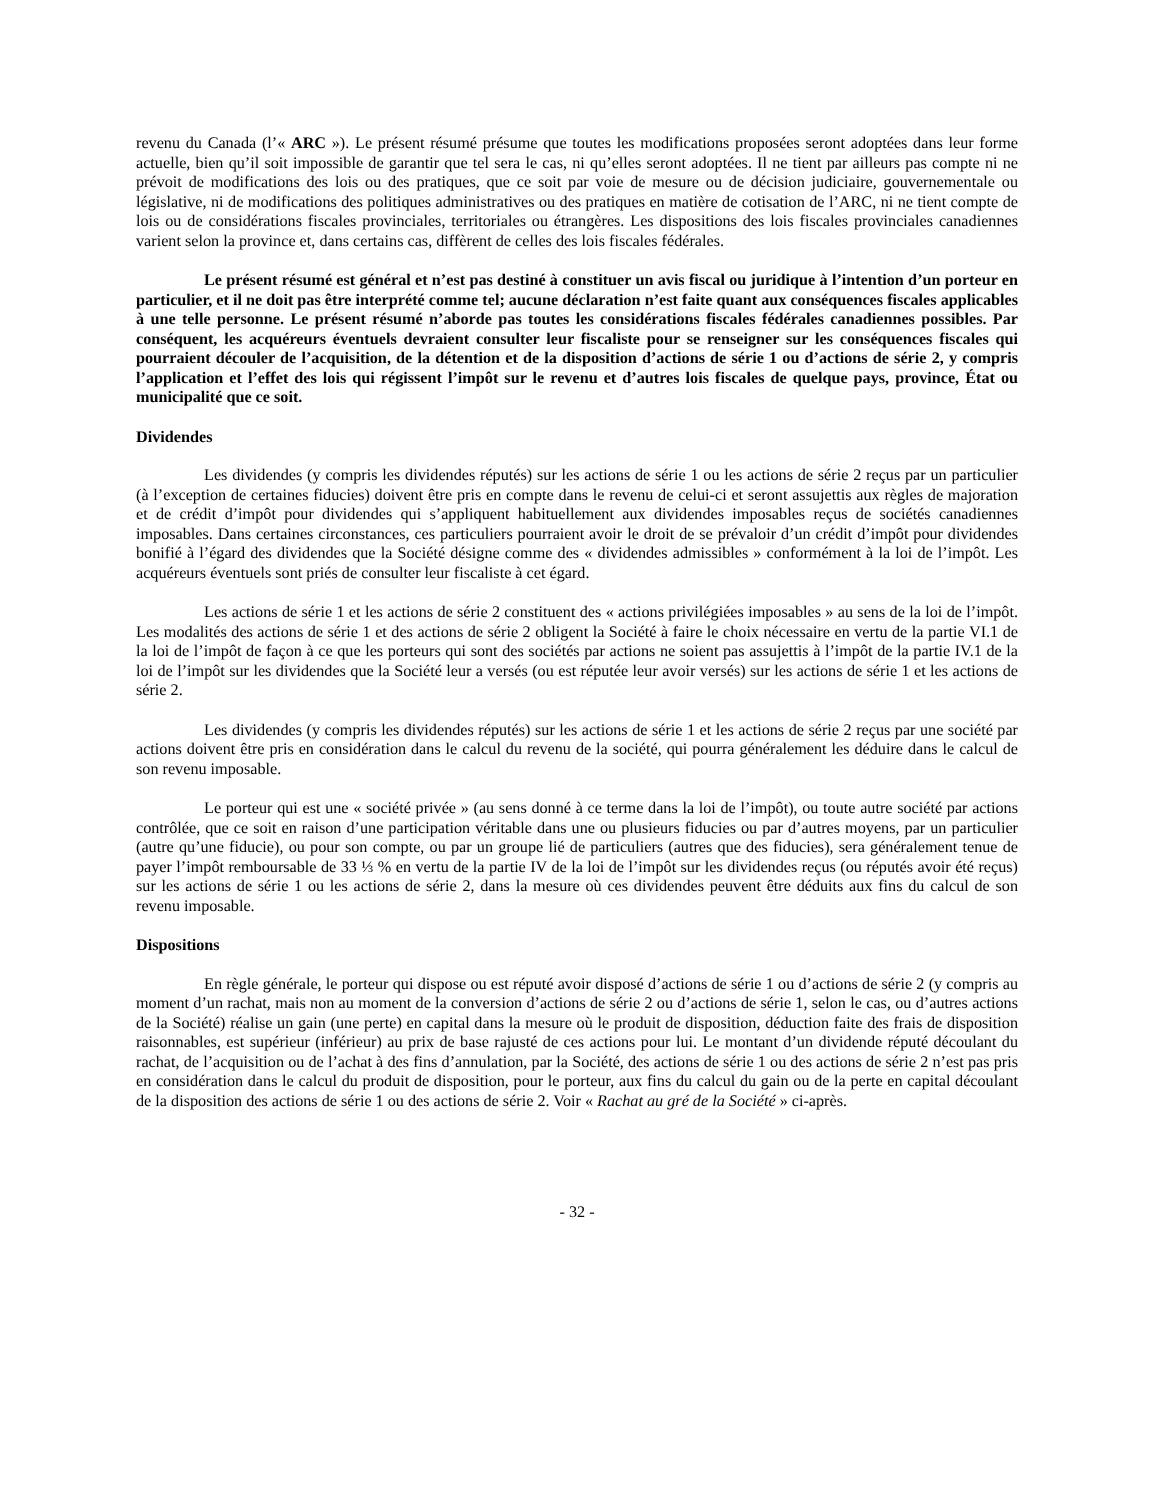revenu du Canada (l’« ARC »). Le présent résumé présume que toutes les modifications proposées seront adoptées dans leur forme actuelle, bien qu’il soit impossible de garantir que tel sera le cas, ni qu’elles seront adoptées. Il ne tient par ailleurs pas compte ni ne prévoit de modifications des lois ou des pratiques, que ce soit par voie de mesure ou de décision judiciaire, gouvernementale ou législative, ni de modifications des politiques administratives ou des pratiques en matière de cotisation de l’ARC, ni ne tient compte de lois ou de considérations fiscales provinciales, territoriales ou étrangères. Les dispositions des lois fiscales provinciales canadiennes varient selon la province et, dans certains cas, diffèrent de celles des lois fiscales fédérales.
Le présent résumé est général et n’est pas destiné à constituer un avis fiscal ou juridique à l’intention d’un porteur en particulier, et il ne doit pas être interprété comme tel; aucune déclaration n’est faite quant aux conséquences fiscales applicables à une telle personne. Le présent résumé n’aborde pas toutes les considérations fiscales fédérales canadiennes possibles. Par conséquent, les acquéreurs éventuels devraient consulter leur fiscaliste pour se renseigner sur les conséquences fiscales qui pourraient découler de l’acquisition, de la détention et de la disposition d’actions de série 1 ou d’actions de série 2, y compris l’application et l’effet des lois qui régissent l’impôt sur le revenu et d’autres lois fiscales de quelque pays, province, État ou municipalité que ce soit.
Dividendes
Les dividendes (y compris les dividendes réputés) sur les actions de série 1 ou les actions de série 2 reçus par un particulier (à l’exception de certaines fiducies) doivent être pris en compte dans le revenu de celui-ci et seront assujettis aux règles de majoration et de crédit d’impôt pour dividendes qui s’appliquent habituellement aux dividendes imposables reçus de sociétés canadiennes imposables. Dans certaines circonstances, ces particuliers pourraient avoir le droit de se prévaloir d’un crédit d’impôt pour dividendes bonifié à l’égard des dividendes que la Société désigne comme des « dividendes admissibles » conformément à la loi de l’impôt. Les acquéreurs éventuels sont priés de consulter leur fiscaliste à cet égard.
Les actions de série 1 et les actions de série 2 constituent des « actions privilégiées imposables » au sens de la loi de l’impôt. Les modalités des actions de série 1 et des actions de série 2 obligent la Société à faire le choix nécessaire en vertu de la partie VI.1 de la loi de l’impôt de façon à ce que les porteurs qui sont des sociétés par actions ne soient pas assujettis à l’impôt de la partie IV.1 de la loi de l’impôt sur les dividendes que la Société leur a versés (ou est réputée leur avoir versés) sur les actions de série 1 et les actions de série 2.
Les dividendes (y compris les dividendes réputés) sur les actions de série 1 et les actions de série 2 reçus par une société par actions doivent être pris en considération dans le calcul du revenu de la société, qui pourra généralement les déduire dans le calcul de son revenu imposable.
Le porteur qui est une « société privée » (au sens donné à ce terme dans la loi de l’impôt), ou toute autre société par actions contrôlée, que ce soit en raison d’une participation véritable dans une ou plusieurs fiducies ou par d’autres moyens, par un particulier (autre qu’une fiducie), ou pour son compte, ou par un groupe lié de particuliers (autres que des fiducies), sera généralement tenue de payer l’impôt remboursable de 33 ⅓ % en vertu de la partie IV de la loi de l’impôt sur les dividendes reçus (ou réputés avoir été reçus) sur les actions de série 1 ou les actions de série 2, dans la mesure où ces dividendes peuvent être déduits aux fins du calcul de son revenu imposable.
Dispositions
En règle générale, le porteur qui dispose ou est réputé avoir disposé d’actions de série 1 ou d’actions de série 2 (y compris au moment d’un rachat, mais non au moment de la conversion d’actions de série 2 ou d’actions de série 1, selon le cas, ou d’autres actions de la Société) réalise un gain (une perte) en capital dans la mesure où le produit de disposition, déduction faite des frais de disposition raisonnables, est supérieur (inférieur) au prix de base rajusté de ces actions pour lui. Le montant d’un dividende réputé découlant du rachat, de l’acquisition ou de l’achat à des fins d’annulation, par la Société, des actions de série 1 ou des actions de série 2 n’est pas pris en considération dans le calcul du produit de disposition, pour le porteur, aux fins du calcul du gain ou de la perte en capital découlant de la disposition des actions de série 1 ou des actions de série 2. Voir « Rachat au gré de la Société » ci-après.
- 32 -